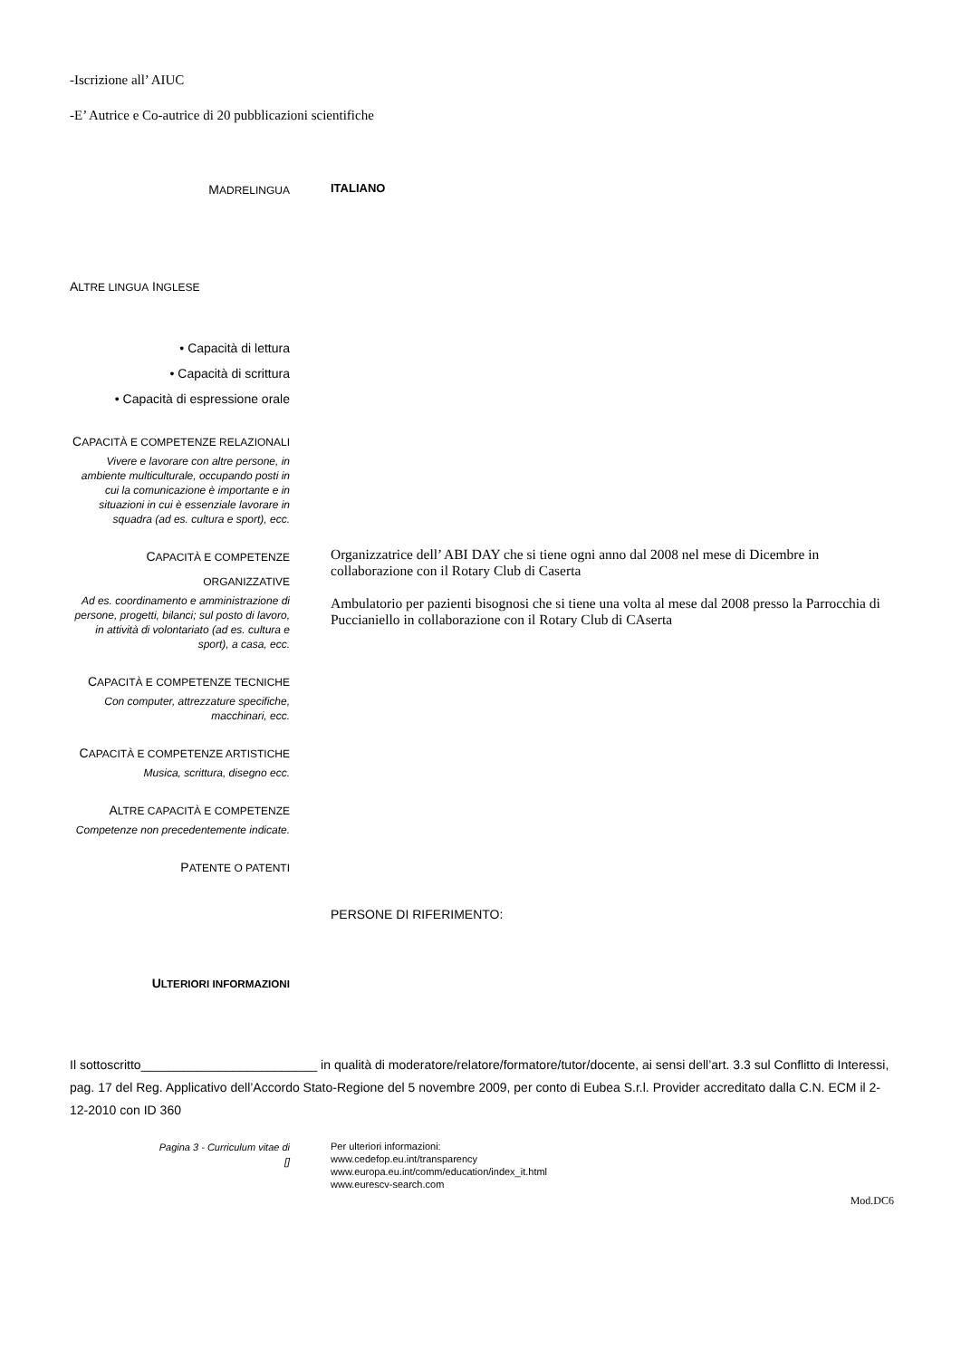-Iscrizione all’ AIUC
-E’ Autrice e Co-autrice di 20 pubblicazioni scientifiche
MADRELINGUA
ITALIANO
ALTRE LINGUA INGLESE
• Capacità di lettura
• Capacità di scrittura
• Capacità di espressione orale
CAPACITÀ E COMPETENZE RELAZIONALI
Vivere e lavorare con altre persone, in ambiente multiculturale, occupando posti in cui la comunicazione è importante e in situazioni in cui è essenziale lavorare in squadra (ad es. cultura e sport), ecc.
CAPACITÀ E COMPETENZE ORGANIZZATIVE
Ad es. coordinamento e amministrazione di persone, progetti, bilanci; sul posto di lavoro, in attività di volontariato (ad es. cultura e sport), a casa, ecc.
Organizzatrice dell’ ABI DAY che si tiene ogni anno dal 2008 nel mese di Dicembre in collaborazione con il Rotary Club di Caserta
Ambulatorio per pazienti bisognosi che si tiene una volta al mese dal 2008 presso la Parrocchia di Puccianiello in collaborazione con il Rotary Club di CAserta
CAPACITÀ E COMPETENZE TECNICHE
Con computer, attrezzature specifiche, macchinari, ecc.
CAPACITÀ E COMPETENZE ARTISTICHE
Musica, scrittura, disegno ecc.
ALTRE CAPACITÀ E COMPETENZE
Competenze non precedentemente indicate.
PATENTE O PATENTI
PERSONE DI RIFERIMENTO:
ULTERIORI INFORMAZIONI
Il sottoscritto_________________________ in qualità di moderatore/relatore/formatore/tutor/docente, ai sensi dell’art. 3.3 sul Conflitto di Interessi, pag. 17 del Reg. Applicativo dell’Accordo Stato-Regione del 5 novembre 2009, per conto di Eubea S.r.l. Provider accreditato dalla C.N. ECM il 2-12-2010 con ID 360
Pagina 3 - Curriculum vitae di
[]
Per ulteriori informazioni:
www.cedefop.eu.int/transparency
www.europa.eu.int/comm/education/index_it.html
www.eurescv-search.com
Mod.DC6